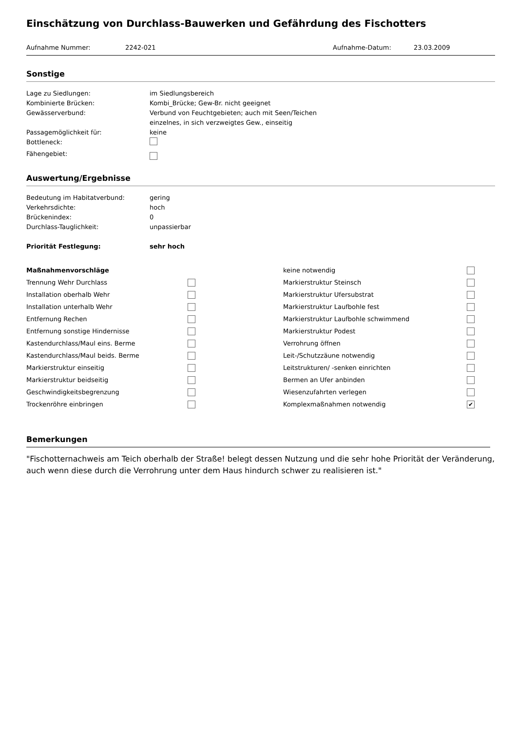Einschätzung von Durchlass-Bauwerken und Gefährdung des Fischotters
Aufnahme Nummer: 2242-021 Aufnahme-Datum: 23.03.2009
Sonstige
Lage zu Siedlungen: im Siedlungsbereich
Kombinierte Brücken: Kombi_Brücke; Gew-Br. nicht geeignet
Gewässerverbund: Verbund von Feuchtgebieten; auch mit Seen/Teichen
einzelnes, in sich verzweigtes Gew., einseitig
Passagemöglichkeit für: keine
Bottleneck:
Fähengebiet:
Auswertung/Ergebnisse
Bedeutung im Habitatverbund: gering
Verkehrsdichte: hoch
Brückenindex: 0
Durchlass-Tauglichkeit: unpassierbar
Priorität Festlegung: sehr hoch
Maßnahmenvorschläge
Trennung Wehr Durchlass
Installation oberhalb Wehr
Installation unterhalb Wehr
Entfernung Rechen
Entfernung sonstige Hindernisse
Kastendurchlass/Maul eins. Berme
Kastendurchlass/Maul beids. Berme
Markierstruktur einseitig
Markierstruktur beidseitig
Geschwindigkeitsbegrenzung
Trockenröhre einbringen
keine notwendig
Markierstruktur Steinsch
Markierstruktur Ufersubstrat
Markierstruktur Laufbohle fest
Markierstruktur Laufbohle schwimmend
Markierstruktur Podest
Verrohrung öffnen
Leit-/Schutzzäune notwendig
Leitstrukturen/ -senken einrichten
Bermen an Ufer anbinden
Wiesenzufahrten verlegen
Komplexmaßnahmen notwendig ✔
Bemerkungen
"Fischotternachweis am Teich oberhalb der Straße! belegt dessen Nutzung und die sehr hohe Priorität der Veränderung, auch wenn diese durch die Verrohrung unter dem Haus hindurch schwer zu realisieren ist."